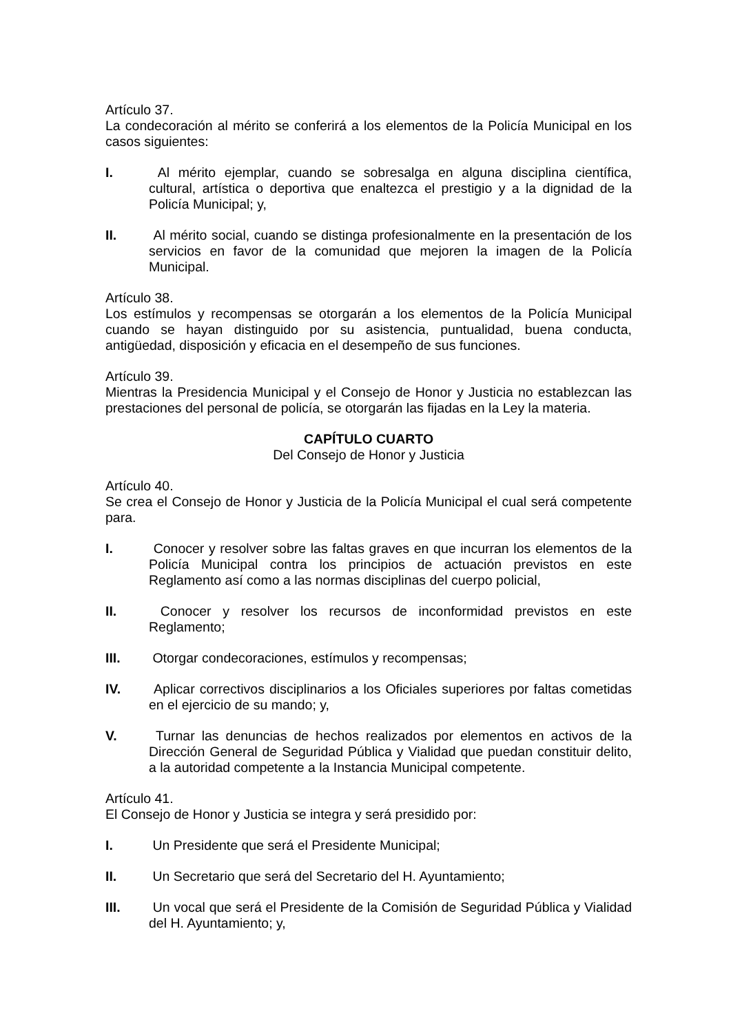Artículo 37.
La condecoración al mérito se conferirá a los elementos de la Policía Municipal en los casos siguientes:
I. Al mérito ejemplar, cuando se sobresalga en alguna disciplina científica, cultural, artística o deportiva que enaltezca el prestigio y a la dignidad de la Policía Municipal; y,
II. Al mérito social, cuando se distinga profesionalmente en la presentación de los servicios en favor de la comunidad que mejoren la imagen de la Policía Municipal.
Artículo 38.
Los estímulos y recompensas se otorgarán a los elementos de la Policía Municipal cuando se hayan distinguido por su asistencia, puntualidad, buena conducta, antigüedad, disposición y eficacia en el desempeño de sus funciones.
Artículo 39.
Mientras la Presidencia Municipal y el Consejo de Honor y Justicia no establezcan las prestaciones del personal de policía, se otorgarán las fijadas en la Ley la materia.
CAPÍTULO CUARTO
Del Consejo de Honor y Justicia
Artículo 40.
Se crea el Consejo de Honor y Justicia de la Policía Municipal el cual será competente para.
I. Conocer y resolver sobre las faltas graves en que incurran los elementos de la Policía Municipal contra los principios de actuación previstos en este Reglamento así como a las normas disciplinas del cuerpo policial,
II. Conocer y resolver los recursos de inconformidad previstos en este Reglamento;
III. Otorgar condecoraciones, estímulos y recompensas;
IV. Aplicar correctivos disciplinarios a los Oficiales superiores por faltas cometidas en el ejercicio de su mando; y,
V. Turnar las denuncias de hechos realizados por elementos en activos de la Dirección General de Seguridad Pública y Vialidad que puedan constituir delito, a la autoridad competente a la Instancia Municipal competente.
Artículo 41.
El Consejo de Honor y Justicia se integra y será presidido por:
I. Un Presidente que será el Presidente Municipal;
II. Un Secretario que será del Secretario del H. Ayuntamiento;
III. Un vocal que será el Presidente de la Comisión de Seguridad Pública y Vialidad del H. Ayuntamiento; y,